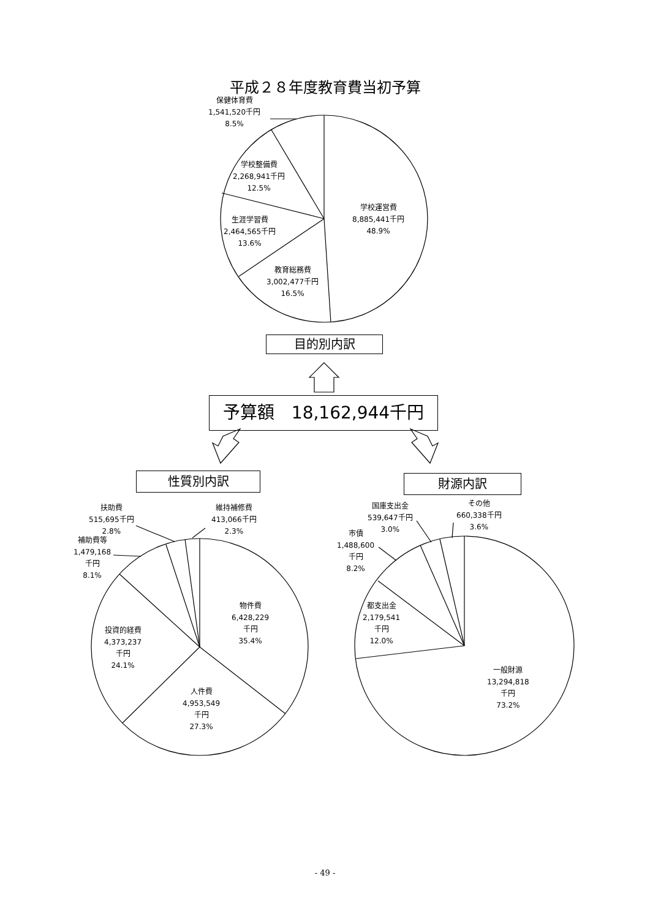平成２８年度教育費当初予算
保健体育費
1,541,520千円
8.5%
学校整備費
2,268,941千円
12.5%
生涯学習費
2,464,565千円
13.6%
教育総務費
3,002,477千円
16.5%
学校運営費
8,885,441千円
48.9%
目的別内訳
予算額　18,162,944千円
性質別内訳 財源内訳
扶助費
515,695千円
2.8%
補助費等
1,479,168
千円
8.1%
維持補修費
413,066千円
2.3%
物件費
6,428,229
千円
35.4%
投資的経費
4,373,237
千円
24.1%
人件費
4,953,549
千円
27.3%
国庫支出金
539,647千円
3.0%
その他
660,338千円
3.6%
市債
1,488,600
千円
8.2%
都支出金
2,179,541
千円
12.0%
一般財源
13,294,818
千円
73.2%
- 49 -